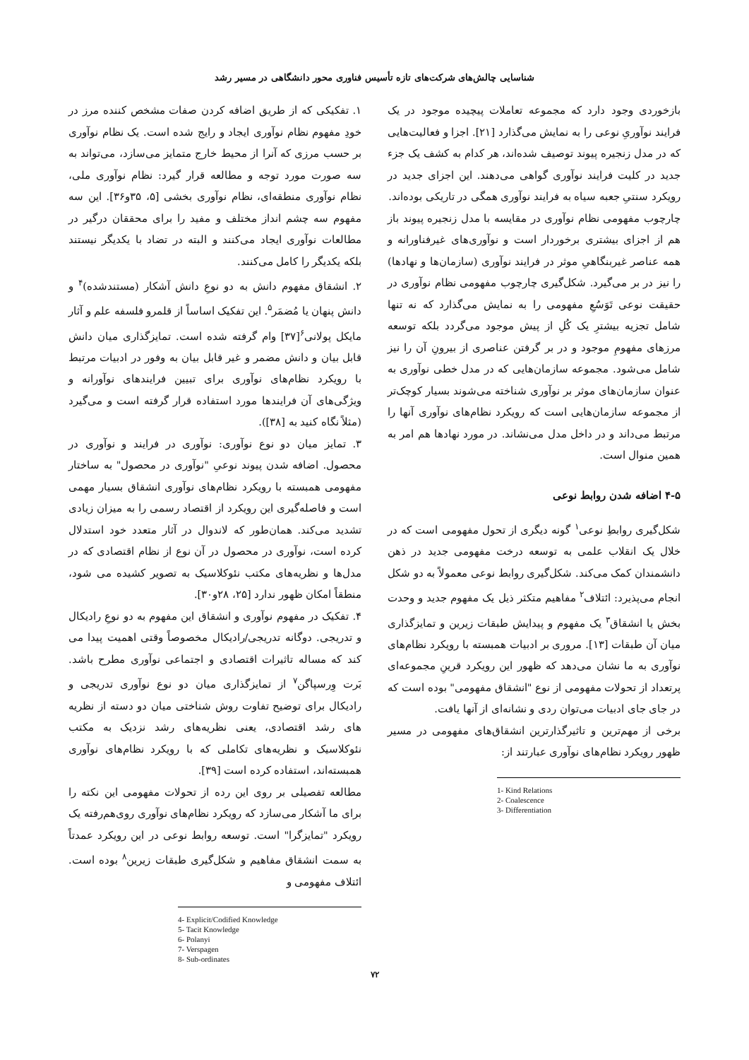شناسایی چالش‌های شرکت‌های تازه تأسیس فناوری محور دانشگاهی در مسیر رشد
بازخوردی وجود دارد که مجموعه تعاملات پیچیده موجود در یک فرایند نوآوریِ نوعی را به نمایش می‌گذارد [۲۱]. اجزا و فعالیت‌هایی که در مدل زنجیره پیوند توصیف شده‌اند، هر کدام به کشف یک جزء جدید در کلیت فرایند نوآوری گواهی می‌دهند. این اجزای جدید در رویکرد سنتیِ جعبه سیاه به فرایند نوآوری همگی در تاریکی بوده‌اند.
چارچوب مفهومی نظام نوآوری در مقایسه با مدل زنجیره پیوند باز هم از اجزای بیشتری برخوردار است و نوآوری‌های غیرفناورانه و همه عناصر غیربنگاهیِ موثر در فرایند نوآوری (سازمان‌ها و نهادها) را نیز در بر می‌گیرد. شکل‌گیری چارچوب مفهومی نظام نوآوری در حقیقت نوعی تَوَسُعِ مفهومی را به نمایش می‌گذارد که نه تنها شامل تجزیه بیشترِ یک کُلِ از پیش موجود می‌گردد بلکه توسعه مرزهای مفهومِ موجود و در بر گرفتن عناصری از بیرونِ آن را نیز شامل می‌شود. مجموعه سازمان‌هایی که در مدل خطی نوآوری به عنوان سازمان‌های موثر بر نوآوری شناخته می‌شوند بسیار کوچک‌تر از مجموعه سازمان‌هایی است که رویکرد نظام‌های نوآوری آنها را مرتبط می‌داند و در داخل مدل می‌نشاند. در مورد نهادها هم امر به همین منوال است.
۴-۵ اضافه شدن روابط نوعی
شکل‌گیری روابطِ نوعی<sup>۱</sup> گونه دیگری از تحول مفهومی است که در خلال یک انقلاب علمی به توسعه درخت مفهومی جدید در ذهن دانشمندان کمک می‌کند. شکل‌گیری روابط نوعی معمولاً به دو شکل انجام می‌پذیرد: ائتلاف<sup>۲</sup> مفاهیم متکثر ذیل یک مفهوم جدید و وحدت بخش یا انشقاق<sup>۳</sup> یک مفهوم و پیدایش طبقات زیرین و تمایزگذاری میان آن طبقات [۱۳]. مروری بر ادبیات همبسته با رویکرد نظام‌های نوآوری به ما نشان می‌دهد که ظهور این رویکرد قرینِ مجموعه‌ای پرتعداد از تحولات مفهومی از نوع "انشقاق مفهومی" بوده است که در جای جای ادبیات می‌توان ردی و نشانه‌ای از آنها یافت.
برخی از مهم‌ترین و تاثیرگذارترین انشقاق‌های مفهومی در مسیر ظهور رویکرد نظام‌های نوآوری عبارتند از:
1- Kind Relations
2- Coalescence
3- Differentiation
۱. تفکیکی که از طریق اضافه کردن صفات مشخص کننده مرز در خودِ مفهوم نظام نوآوری ایجاد و رایج شده است. یک نظام نوآوری بر حسب مرزی که آنرا از محیط خارج متمایز می‌سازد، می‌تواند به سه صورت مورد توجه و مطالعه قرار گیرد: نظام نوآوری ملی، نظام نوآوری منطقه‌ای، نظام نوآوری بخشی [۵، ۳۵و۳۶]. این سه مفهوم سه چشم انداز مختلف و مفید را برای محققان درگیر در مطالعات نوآوری ایجاد می‌کنند و البته در تضاد با یکدیگر نیستند بلکه یکدیگر را کامل می‌کنند.
۲. انشقاق مفهوم دانش به دو نوعِ دانش آشکار (مستندشده)<sup>۴</sup> و دانش پنهان یا مُضمَر<sup>۵</sup>. این تفکیک اساساً از قلمرو فلسفه علم و آثار مایکل پولانی<sup>۶</sup>[۳۷] وام گرفته شده است. تمایزگذاری میان دانش قابل بیان و دانش مضمر و غیر قابل بیان به وفور در ادبیات مرتبط با رویکرد نظام‌های نوآوری برای تبیین فرایندهای نوآورانه و ویژگی‌های آن فرایندها مورد استفاده قرار گرفته است و می‌گیرد (مثلاً نگاه کنید به [۳۸]).
۳. تمایز میان دو نوع نوآوری: نوآوری در فرایند و نوآوری در محصول. اضافه شدن پیوند نوعیِ "نوآوری در محصول" به ساختار مفهومی همبسته با رویکرد نظام‌های نوآوری انشقاق بسیار مهمی است و فاصله‌گیری این رویکرد از اقتصاد رسمی را به میزان زیادی تشدید می‌کند. همان‌طور که لاندوال در آثار متعدد خود استدلال کرده است، نوآوری در محصول در آن نوع از نظام اقتصادی که در مدل‌ها و نظریه‌های مکتب نئوکلاسیک به تصویر کشیده می شود، منطقاً امکان ظهور ندارد [۲۵، ۲۸و۳۰].
۴. تفکیک در مفهوم نوآوری و انشقاق این مفهوم به دو نوعِ رادیکال و تدریجی. دوگانه تدریجی/رادیکال مخصوصاً وقتی اهمیت پیدا می کند که مساله تاثیرات اقتصادی و اجتماعی نوآوری مطرح باشد. بَرت وِرسپاگن<sup>۷</sup> از تمایزگذاری میان دو نوع نوآوری تدریجی و رادیکال برای توضیح تفاوت روش شناختی میان دو دسته از نظریه های رشد اقتصادی، یعنی نظریه‌های رشد نزدیک به مکتب نئوکلاسیک و نظریه‌های تکاملی که با رویکرد نظام‌های نوآوری همبسته‌اند، استفاده کرده است [۳۹].
مطالعه تفصیلی بر روی این رده از تحولات مفهومی این نکته را برای ما آشکار می‌سازد که رویکرد نظام‌های نوآوری روی‌هم‌رفته یک رویکرد "تمایزگرا" است. توسعه روابط نوعی در این رویکرد عمدتاً به سمت انشقاق مفاهیم و شکل‌گیری طبقات زیرین<sup>۸</sup> بوده است. ائتلاف مفهومی و
4- Explicit/Codified Knowledge
5- Tacit Knowledge
6- Polanyi
7- Verspagen
8- Sub-ordinates
۷۲